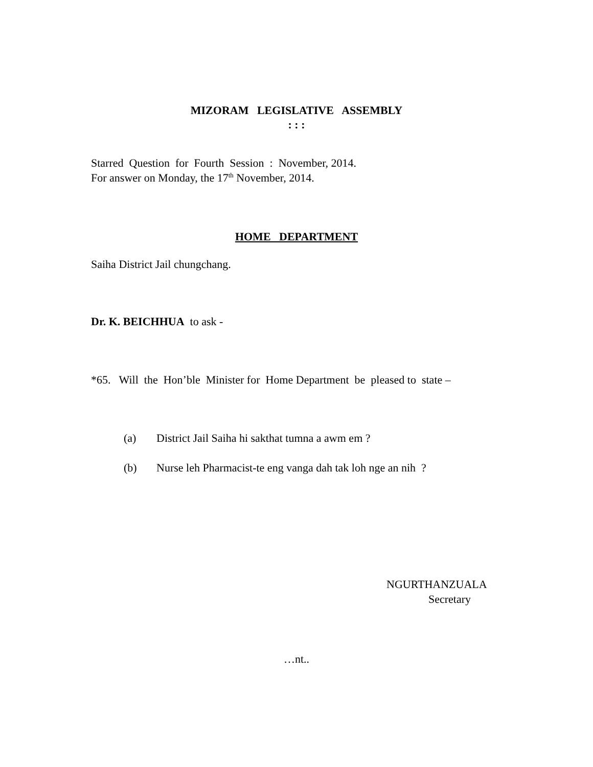MIZORAM LEGISLATIVE ASSEMBLY
: : :
Starred Question for Fourth Session : November, 2014.
For answer on Monday, the 17<sup>th</sup> November, 2014.
HOME DEPARTMENT
Saiha District Jail chungchang.
Dr. K. BEICHHUA to ask -
*65. Will the Hon’ble Minister for Home Department be pleased to state –
(a) District Jail Saiha hi sakthat tumna a awm em ?
(b) Nurse leh Pharmacist-te eng vanga dah tak loh nge an nih ?
NGURTHANZUALA
Secretary
…nt..